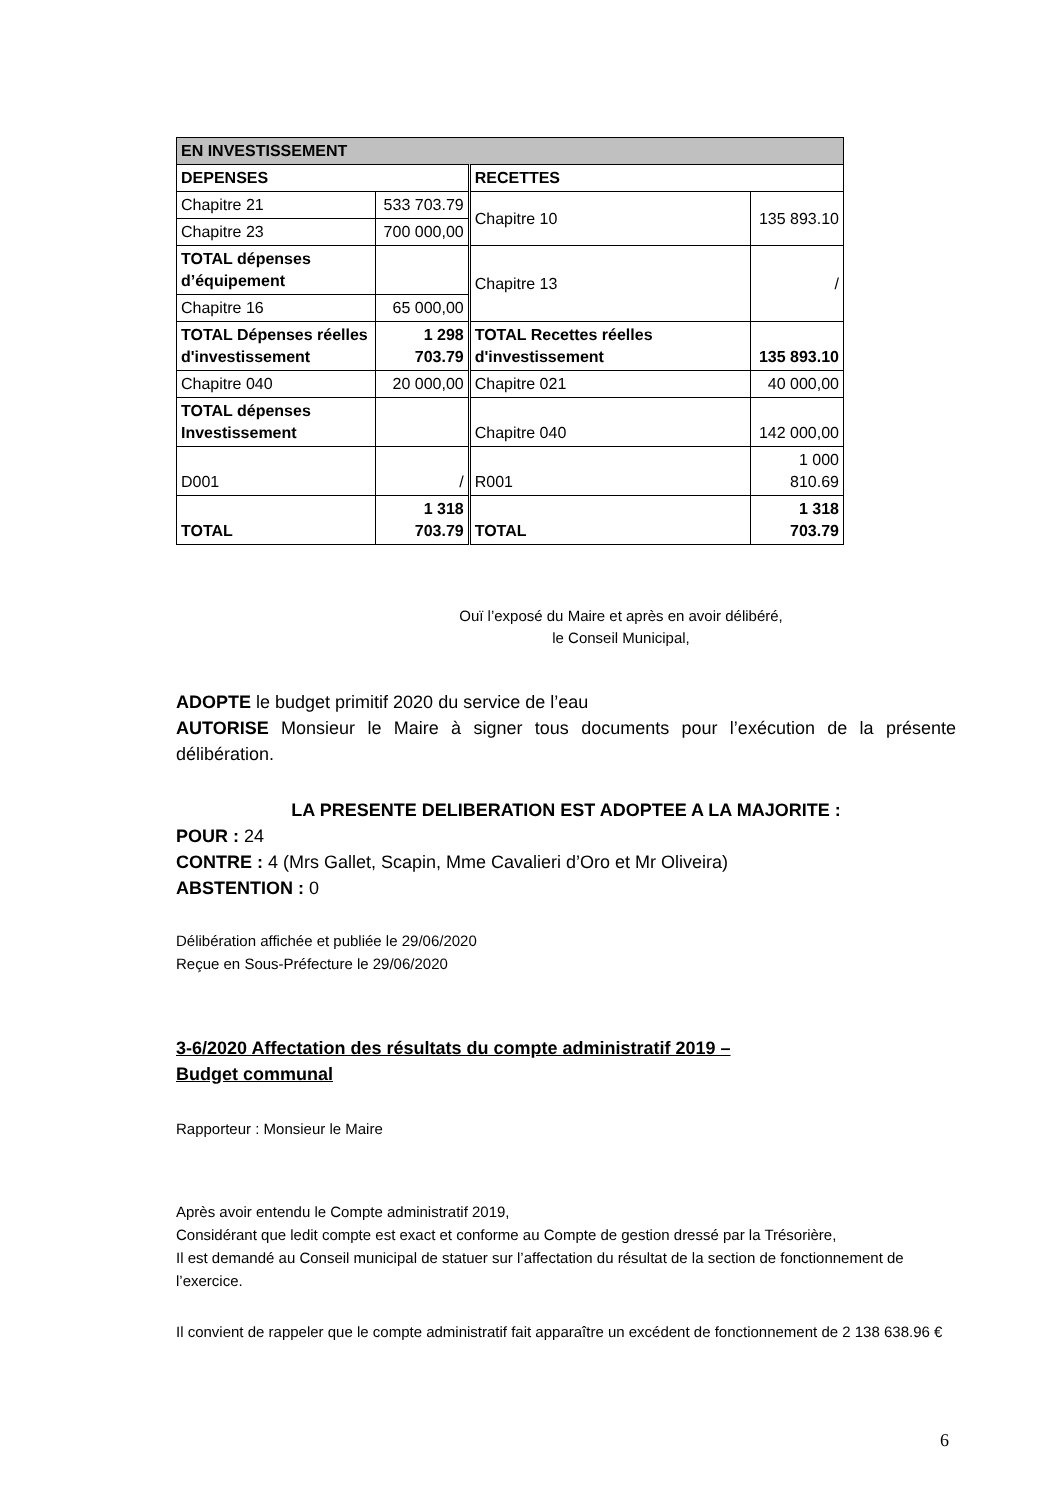| EN INVESTISSEMENT | | | |
| DEPENSES | | RECETTES | |
| Chapitre 21 | 533 703.79 | Chapitre 10 | 135 893.10 |
| Chapitre 23 | 700 000,00 | | |
| TOTAL dépenses d’équipement | | Chapitre 13 | / |
| Chapitre 16 | 65 000,00 | | |
| TOTAL Dépenses réelles d'investissement | 1 298 703.79 | TOTAL Recettes réelles d'investissement | 135 893.10 |
| Chapitre 040 | 20 000,00 | Chapitre 021 | 40 000,00 |
| TOTAL dépenses Investissement | | Chapitre 040 | 142 000,00 |
| D001 | / | R001 | 1 000 810.69 |
| TOTAL | 1 318 703.79 | TOTAL | 1 318 703.79 |
Ouï l’exposé du Maire et après en avoir délibéré,
le Conseil Municipal,
ADOPTE le budget primitif 2020 du service de l’eau
AUTORISE Monsieur le Maire à signer tous documents pour l’exécution de la présente délibération.
LA PRESENTE DELIBERATION EST ADOPTEE A LA MAJORITE :
POUR : 24
CONTRE : 4 (Mrs Gallet, Scapin, Mme Cavalieri d’Oro et Mr Oliveira)
ABSTENTION : 0
Délibération affichée et publiée le 29/06/2020
Reçue en Sous-Préfecture le 29/06/2020
3-6/2020 Affectation des résultats du compte administratif 2019 –
Budget communal
Rapporteur : Monsieur le Maire
Après avoir entendu le Compte administratif 2019,
Considérant que ledit compte est exact et conforme au Compte de gestion dressé par la Trésorière,
Il est demandé au Conseil municipal de statuer sur l’affectation du résultat de la section de fonctionnement de l’exercice.
Il convient de rappeler que le compte administratif fait apparaître un excédent de fonctionnement de 2 138 638.96 €
6